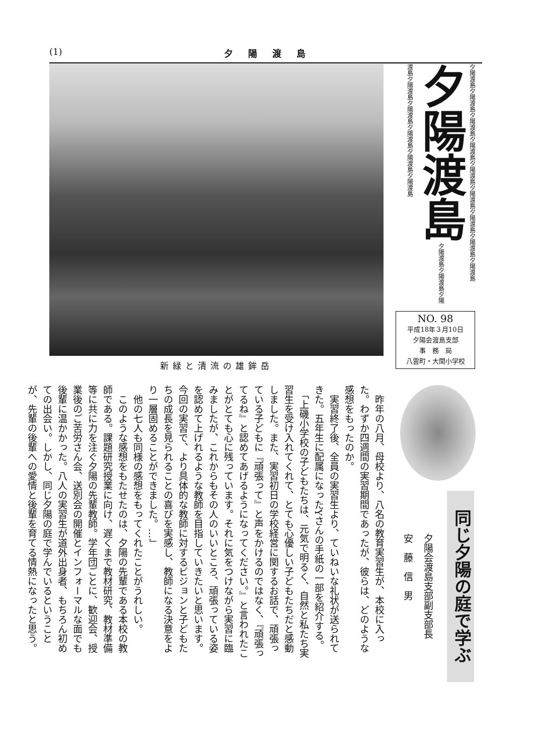(1) 夕陽渡島
新緑と清流の雄鉾岳
夕陽渡島夕陽渡島夕陽渡島夕陽渡島夕陽渡島夕陽渡島夕陽渡島夕陽渡島夕陽渡島 夕陽渡島 夕陽渡島夕陽渡島夕陽渡島夕陽渡島夕陽渡島夕陽渡島夕陽渡島夕陽渡島
NO. 98
平成18年３月10日
夕陽会渡島支部
事　務　局
八雲町・大関小学校
同じ夕陽の庭で学ぶ
夕陽会渡島支部副支部長
安　藤　信　男
　昨年の八月、母校より、八名の教育実習生が、本校に入った。わずか四週間の実習期間であったが、彼らは、どのような感想をもったのか。
　実習終了後、全員の実習生より、ていねいな礼状が送られてきた。五年生に配属になったYさんの手紙の一部を紹介する。
　「上磯小学校の子どもたちは、元気で明るく、自然と私たち実習生を受け入れてくれて、とても心優しい子どもたちだと感動しました。また、実習初日の学校経営に関するお話で、頑張っている子どもに『頑張って』と声をかけるのではなく、『頑張ってるね』と認めてあげるようになってください。』と言われたことがとても心に残っています。それに気をつけながら実習に臨みましたが、これからもその人のいいところ、頑張っている姿を認めて上げれるような教師を目指していきたいと思います。今回の実習で、より具体的な教師に対するビジョンと子どもたちの成長を見られることの喜びを実感し、教師になる決意をより一層固めることができました。…」
　他の七人も同様の感想をもってくれたことがうれしい。
　このような感想をもたせたのは、夕陽の先輩である本校の教師である。課題研究授業に向け、遅くまで教材研究、教材準備等に共に力を注ぐ夕陽の先輩教師。学年団ごとに、歓迎会、授業後のご苦労さん会、送別会の開催とインフォーマルな面でも後輩に温かかった。八人の実習生が道外出身者、もちろん初めての出会い。しかし、同じ夕陽の庭で学んでいるということが、先輩の後輩への愛情と後輩を育てる情熱になったと思う。